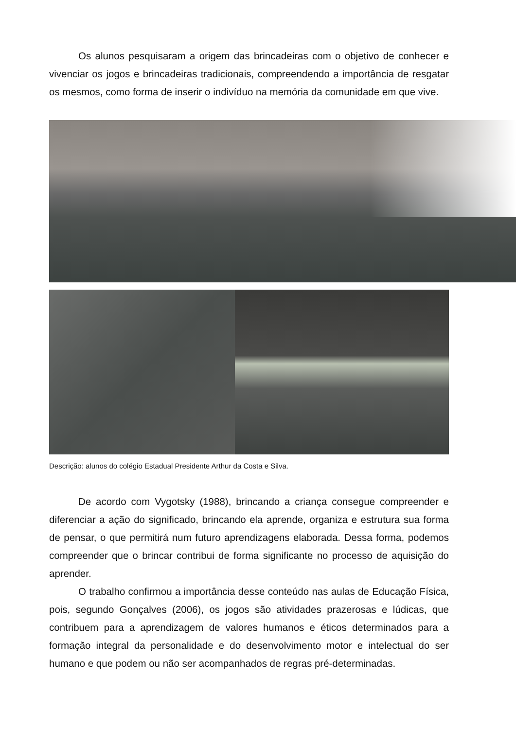Os alunos pesquisaram a origem das brincadeiras com o objetivo de conhecer e vivenciar os jogos e brincadeiras tradicionais, compreendendo a importância de resgatar os mesmos, como forma de inserir o indivíduo na memória da comunidade em que vive.
Descrição: alunos do colégio Estadual Presidente Arthur da Costa e Silva.
De acordo com Vygotsky (1988), brincando a criança consegue compreender e diferenciar a ação do significado, brincando ela aprende, organiza e estrutura sua forma de pensar, o que permitirá num futuro aprendizagens elaborada. Dessa forma, podemos compreender que o brincar contribui de forma significante no processo de aquisição do aprender.
O trabalho confirmou a importância desse conteúdo nas aulas de Educação Física, pois, segundo Gonçalves (2006), os jogos são atividades prazerosas e lúdicas, que contribuem para a aprendizagem de valores humanos e éticos determinados para a formação integral da personalidade e do desenvolvimento motor e intelectual do ser humano e que podem ou não ser acompanhados de regras pré-determinadas.